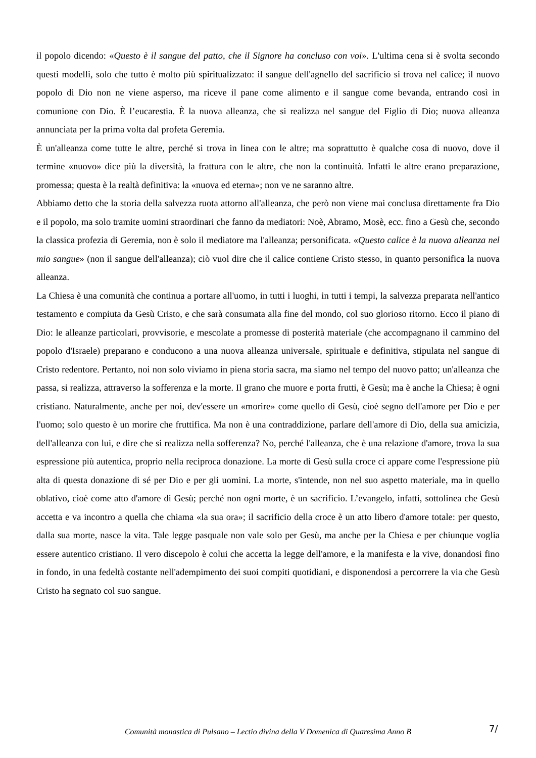il popolo dicendo: «Questo è il sangue del patto, che il Signore ha concluso con voi». L'ultima cena si è svolta secondo questi modelli, solo che tutto è molto più spiritualizzato: il sangue dell'agnello del sacrificio si trova nel calice; il nuovo popolo di Dio non ne viene asperso, ma riceve il pane come alimento e il sangue come bevanda, entrando così in comunione con Dio. È l’eucarestia. È la nuova alleanza, che si realizza nel sangue del Figlio di Dio; nuova alleanza annunciata per la prima volta dal profeta Geremia.
È un'alleanza come tutte le altre, perché si trova in linea con le altre; ma soprattutto è qualche cosa di nuovo, dove il termine «nuovo» dice più la diversità, la frattura con le altre, che non la continuità. Infatti le altre erano preparazione, promessa; questa è la realtà definitiva: la «nuova ed eterna»; non ve ne saranno altre.
Abbiamo detto che la storia della salvezza ruota attorno all'alleanza, che però non viene mai conclusa direttamente fra Dio e il popolo, ma solo tramite uomini straordinari che fanno da mediatori: Noè, Abramo, Mosè, ecc. fino a Gesù che, secondo la classica profezia di Geremia, non è solo il mediatore ma l'alleanza; personificata. «Questo calice è la nuova alleanza nel mio sangue» (non il sangue dell'alleanza); ciò vuol dire che il calice contiene Cristo stesso, in quanto personifica la nuova alleanza.
La Chiesa è una comunità che continua a portare all'uomo, in tutti i luoghi, in tutti i tempi, la salvezza preparata nell'antico testamento e compiuta da Gesù Cristo, e che sarà consumata alla fine del mondo, col suo glorioso ritorno. Ecco il piano di Dio: le alleanze particolari, provvisorie, e mescolate a promesse di posterità materiale (che accompagnano il cammino del popolo d'Israele) preparano e conducono a una nuova alleanza universale, spirituale e definitiva, stipulata nel sangue di Cristo redentore. Pertanto, noi non solo viviamo in piena storia sacra, ma siamo nel tempo del nuovo patto; un'alleanza che passa, si realizza, attraverso la sofferenza e la morte. Il grano che muore e porta frutti, è Gesù; ma è anche la Chiesa; è ogni cristiano. Naturalmente, anche per noi, dev'essere un «morire» come quello di Gesù, cioè segno dell'amore per Dio e per l'uomo; solo questo è un morire che fruttifica. Ma non è una contraddizione, parlare dell'amore di Dio, della sua amicizia, dell'alleanza con lui, e dire che si realizza nella sofferenza? No, perché l'alleanza, che è una relazione d'amore, trova la sua espressione più autentica, proprio nella reciproca donazione. La morte di Gesù sulla croce ci appare come l'espressione più alta di questa donazione di sé per Dio e per gli uomini. La morte, s'intende, non nel suo aspetto materiale, ma in quello oblativo, cioè come atto d'amore di Gesù; perché non ogni morte, è un sacrificio. L’evangelo, infatti, sottolinea che Gesù accetta e va incontro a quella che chiama «la sua ora»; il sacrificio della croce è un atto libero d'amore totale: per questo, dalla sua morte, nasce la vita. Tale legge pasquale non vale solo per Gesù, ma anche per la Chiesa e per chiunque voglia essere autentico cristiano. Il vero discepolo è colui che accetta la legge dell'amore, e la manifesta e la vive, donandosi fino in fondo, in una fedeltà costante nell'adempimento dei suoi compiti quotidiani, e disponendosi a percorrere la via che Gesù Cristo ha segnato col suo sangue.
Comunità monastica di Pulsano – Lectio divina della V Domenica di Quaresima Anno B 7/